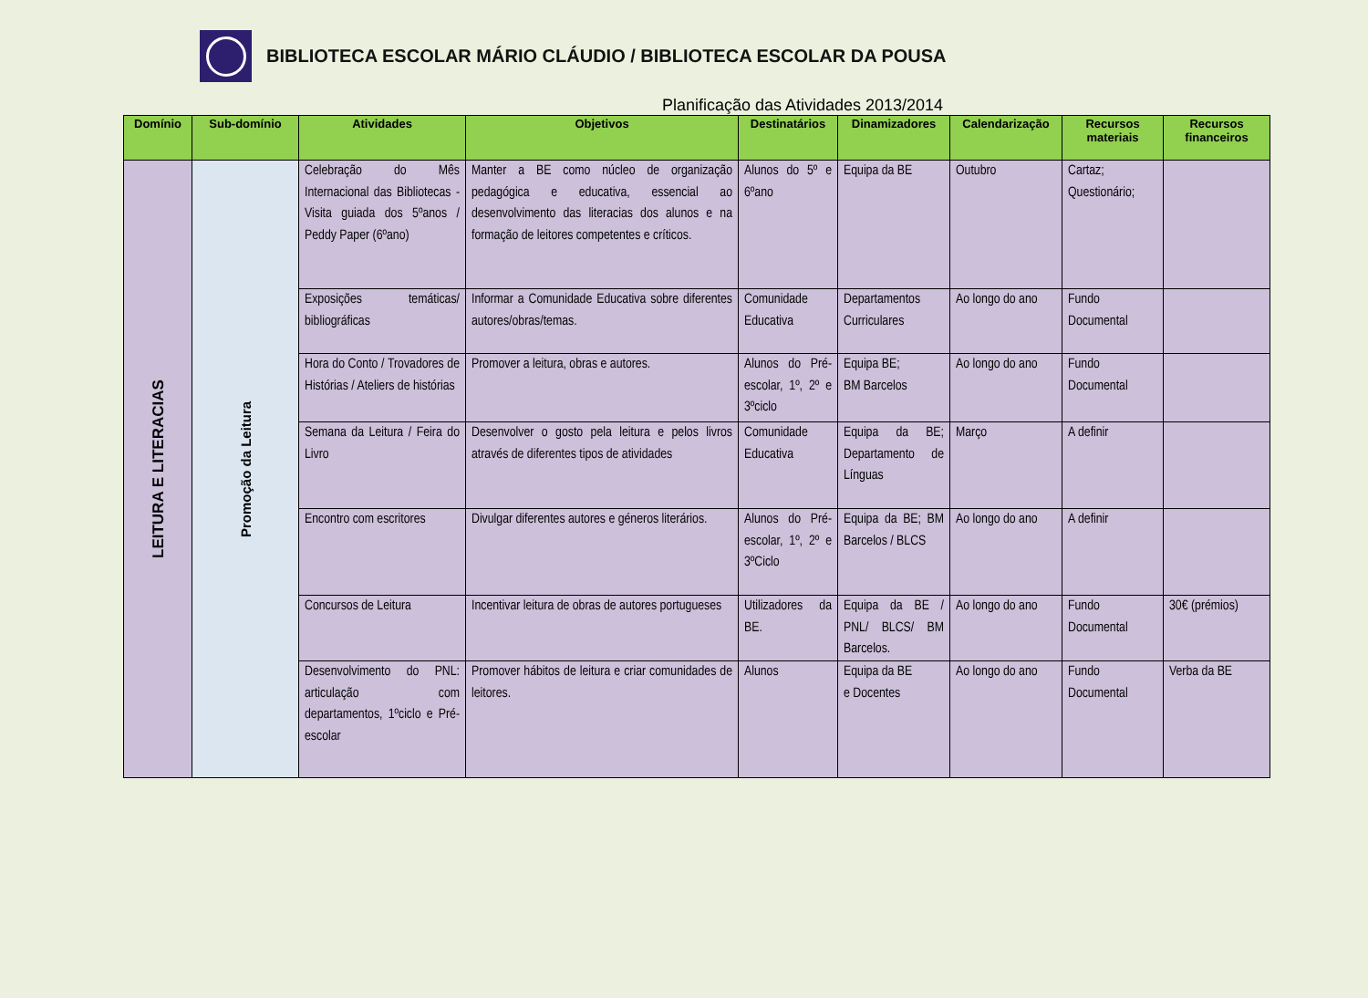BIBLIOTECA ESCOLAR MÁRIO CLÁUDIO / BIBLIOTECA ESCOLAR DA POUSA
Planificação das Atividades 2013/2014
| Domínio | Sub-domínio | Atividades | Objetivos | Destinatários | Dinamizadores | Calendarização | Recursos materiais | Recursos financeiros |
| --- | --- | --- | --- | --- | --- | --- | --- | --- |
| LEITURA E LITERACIAS | Promoção da Leitura | Celebração do Mês Internacional das Bibliotecas - Visita guiada dos 5ºanos / Peddy Paper (6ºano) | Manter a BE como núcleo de organização pedagógica e educativa, essencial ao desenvolvimento das literacias dos alunos e na formação de leitores competentes e críticos. | Alunos do 5º e 6ºano | Equipa da BE | Outubro | Cartaz; Questionário; | |
| | | Exposições temáticas/ bibliográficas | Informar a Comunidade Educativa sobre diferentes autores/obras/temas. | Comunidade Educativa | Departamentos Curriculares | Ao longo do ano | Fundo Documental | |
| | | Hora do Conto / Trovadores de Histórias / Ateliers de histórias | Promover a leitura, obras e autores. | Alunos do Pré-escolar, 1º, 2º e 3ºciclo | Equipa BE; BM Barcelos | Ao longo do ano | Fundo Documental | |
| | | Semana da Leitura / Feira do Livro | Desenvolver o gosto pela leitura e pelos livros através de diferentes tipos de atividades | Comunidade Educativa | Equipa da BE; Departamento de Línguas | Março | A definir | |
| | | Encontro com escritores | Divulgar diferentes autores e géneros literários. | Alunos do Pré-escolar, 1º, 2º e 3ºCiclo | Equipa da BE; BM Barcelos / BLCS | Ao longo do ano | A definir | |
| | | Concursos de Leitura | Incentivar leitura de obras de autores portugueses | Utilizadores da BE. | Equipa da BE / PNL/ BLCS/ BM Barcelos. | Ao longo do ano | Fundo Documental | 30€ (prémios) |
| | | Desenvolvimento do PNL: articulação com departamentos, 1ºciclo e Pré-escolar | Promover hábitos de leitura e criar comunidades de leitores. | Alunos | Equipa da BE e Docentes | Ao longo do ano | Fundo Documental | Verba da BE |